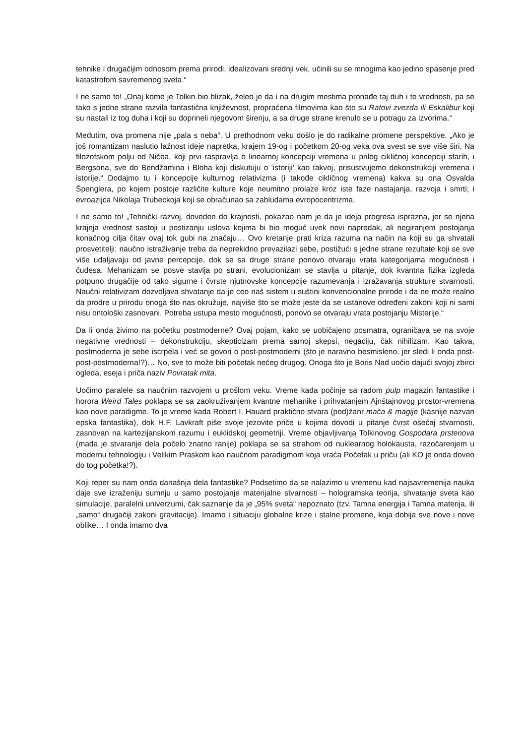tehnike i drugačijim odnosom prema prirodi, idealizovani srednji vek, učinili su se mnogima kao jedino spasenje pred katastrofom savremenog sveta.“
I ne samo to! „Onaj kome je Tolkin bio blizak, želeo je da i na drugim mestima pronađe taj duh i te vrednosti, pa se tako s jedne strane razvila fantastična književnost, propraćena filmovima kao što su Ratovi zvezda ili Eskalibur koji su nastali iz tog duha i koji su doprineli njegovom širenju, a sa druge strane krenulo se u potragu za izvorima.“
Međutim, ova promena nije „pala s neba“. U prethodnom veku došlo je do radikalne promene perspektive. „Ako je još romantizam naslutio lažnost ideje napretka, krajem 19-og i početkom 20-og veka ova svest se sve više širi. Na filozofskom polju od Ničea, koji prvi raspravlja o linearnoj koncepciji vremena u prilog cikličnoj koncepciji starih, i Bergsona, sve do Bendžamina i Bloha koji diskutuju o 'istoriji' kao takvoj, prisustvujemo dekonstrukciji vremena i istorije.“ Dodajmo tu i koncepcije kulturnog relativizma (i takođe cikličnog vremena) kakva su ona Osvalda Špenglera, po kojem postoje različite kulture koje neumitno prolaze kroz iste faze nastajanja, razvoja i smrti; i evroazijca Nikolaja Trubeckoja koji se obračunao sa zabludama evropocentrizma.
I ne samo to! „Tehnički razvoj, doveden do krajnosti, pokazao nam je da je ideja progresa isprazna, jer se njena krajnja vrednost sastoji u postizanju uslova kojima bi bio moguć uvek novi napredak, ali negiranjem postojanja konačnog cilja čitav ovaj tok gubi na značaju… Ovo kretanje prati kriza razuma na način na koji su ga shvatali prosvetitelji: naučno istraživanje treba da neprekidno prevazilazi sebe, postižući s jedne strane rezultate koji se sve više udaljavaju od javne percepcije, dok se sa druge strane ponovo otvaraju vrata kategorijama mogućnosti i čudesa. Mehanizam se posve stavlja po strani, evolucionizam se stavlja u pitanje, dok kvantna fizika izgleda potpuno drugačije od tako sigurne i čvrste njutnovske koncepcije razumevanja i izražavanja strukture stvarnosti. Naučni relativizam dozvoljava shvatanje da je ceo naš sistem u suštini konvencionalne prirode i da ne može realno da prodre u prirodu onoga što nas okružuje, najviše što se može jeste da se ustanove određeni zakoni koji ni sami nisu ontološki zasnovani. Potreba ustupa mesto mogućnosti, ponovo se otvaraju vrata postojanju Misterije.“
Da li onda živimo na početku postmoderne? Ovaj pojam, kako se uobičajeno posmatra, ograničava se na svoje negativne vrednosti – dekonstrukciju, skepticizam prema samoj skepsi, negaciju, čak nihilizam. Kao takva, postmoderna je sebe iscrpela i već se govori o post-postmoderni (što je naravno besmisleno, jer sledi li onda post-post-postmoderna!?)… No, sve to može biti početak nečeg drugog. Onoga što je Boris Nad uočio dajući svojoj zbirci ogleda, eseja i priča naziv Povratak mita.
Uočimo paralele sa naučnim razvojem u prošlom veku. Vreme kada počinje sa radom pulp magazin fantastike i horora Weird Tales poklapa se sa zaokruživanjem kvantne mehanike i prihvatanjem Ajnštajnovog prostor-vremena kao nove paradigme. To je vreme kada Robert I. Hauard praktično stvara (pod)žanr mača & magije (kasnije nazvan epska fantastika), dok H.F. Lavkraft piše svoje jezovite priče u kojima dovodi u pitanje čvrst osećaj stvarnosti, zasnovan na kartezijanskom razumu i euklidskoj geometriji. Vreme objavljivanja Tolkinovog Gospodara prstenova (mada je stvaranje dela počelo znatno ranije) poklapa se sa strahom od nuklearnog holokausta, razočarenjem u modernu tehnologiju i Velikim Praskom kao naučnom paradigmom koja vraća Početak u priču (ali KO je onda doveo do tog početka!?).
Koji reper su nam onda današnja dela fantastike? Podsetimo da se nalazimo u vremenu kad najsavremenija nauka daje sve izraženiju sumnju u samo postojanje materijalne stvarnosti – hologramska teorija, shvatanje sveta kao simulacije, paralelni univerzumi, čak saznanje da je „95% sveta“ nepoznato (tzv. Tamna energija i Tamna materija, ili „samo“ drugačiji zakoni gravitacije). Imamo i situaciju globalne krize i stalne promene, koja dobija sve nove i nove oblike… I onda imamo dva